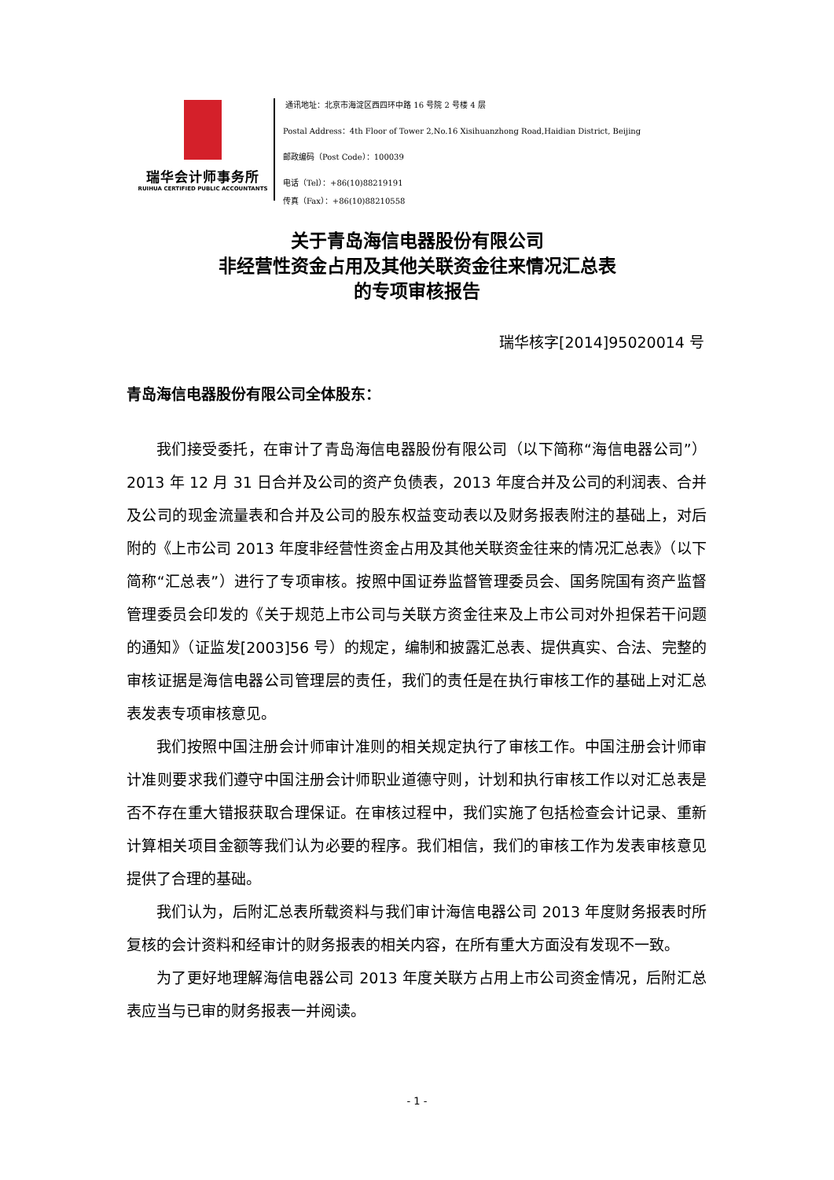瑞华会计师事务所
RUIHUA CERTIFIED PUBLIC ACCOUNTANTS
通讯地址：北京市海淀区西四环中路 16 号院 2 号楼 4 层
Postal Address：4th Floor of Tower 2,No.16 Xisihuanzhong Road,Haidian District, Beijing
邮政编码（Post Code）：100039
电话（Tel）：+86(10)88219191
传真（Fax）：+86(10)88210558
关于青岛海信电器股份有限公司
非经营性资金占用及其他关联资金往来情况汇总表
的专项审核报告
瑞华核字[2014]95020014 号
青岛海信电器股份有限公司全体股东：
我们接受委托，在审计了青岛海信电器股份有限公司（以下简称“海信电器公司”）2013 年 12 月 31 日合并及公司的资产负债表，2013 年度合并及公司的利润表、合并及公司的现金流量表和合并及公司的股东权益变动表以及财务报表附注的基础上，对后附的《上市公司 2013 年度非经营性资金占用及其他关联资金往来的情况汇总表》（以下简称“汇总表”）进行了专项审核。按照中国证券监督管理委员会、国务院国有资产监督管理委员会印发的《关于规范上市公司与关联方资金往来及上市公司对外担保若干问题的通知》（证监发[2003]56 号）的规定，编制和披露汇总表、提供真实、合法、完整的审核证据是海信电器公司管理层的责任，我们的责任是在执行审核工作的基础上对汇总表发表专项审核意见。
我们按照中国注册会计师审计准则的相关规定执行了审核工作。中国注册会计师审计准则要求我们遵守中国注册会计师职业道德守则，计划和执行审核工作以对汇总表是否不存在重大错报获取合理保证。在审核过程中，我们实施了包括检查会计记录、重新计算相关项目金额等我们认为必要的程序。我们相信，我们的审核工作为发表审核意见提供了合理的基础。
我们认为，后附汇总表所载资料与我们审计海信电器公司 2013 年度财务报表时所复核的会计资料和经审计的财务报表的相关内容，在所有重大方面没有发现不一致。
为了更好地理解海信电器公司 2013 年度关联方占用上市公司资金情况，后附汇总表应当与已审的财务报表一并阅读。
- 1 -